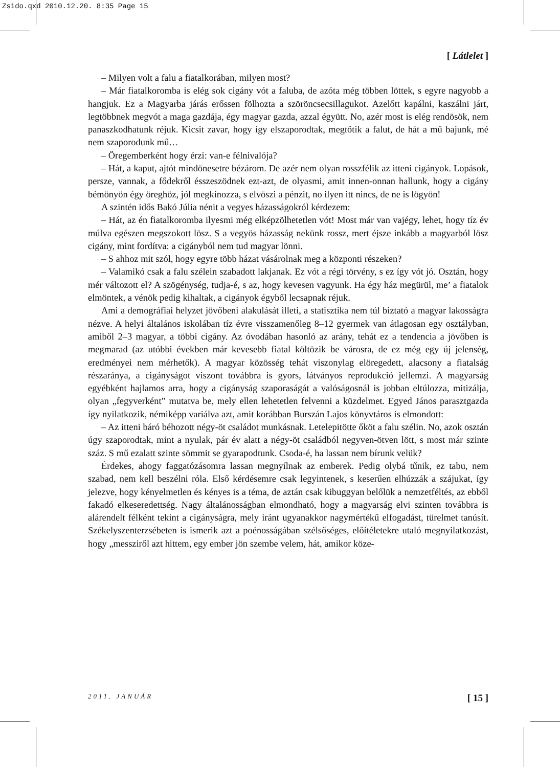Zsido.qxd 2010.12.20. 8:35 Page 15
[ Látlelet ]
– Milyen volt a falu a fiatalkorában, milyen most?
– Már fiatalkoromba is elég sok cigány vót a faluba, de azóta még többen löttek, s egyre nagyobb a hangjuk. Ez a Magyarba járás erőssen fölhozta a szöröncsecsillagukot. Azelőtt kapálni, kaszálni járt, legtöbbnek megvót a maga gazdája, égy magyar gazda, azzal égyütt. No, azér most is elég rendösök, nem panaszkodhatunk réjuk. Kicsit zavar, hogy így elszaporodtak, megtőtik a falut, de hát a mű bajunk, mé nem szaporodunk mű…
– Öregemberként hogy érzi: van-e félnivalója?
– Hát, a kaput, ajtót mindönesetre bézárom. De azér nem olyan rosszfélik az itteni cigányok. Lopások, persze, vannak, a fődekről ésszeszödnek ezt-azt, de olyasmi, amit innen-onnan hallunk, hogy a cigány bémönyön égy öreghöz, jól megkínozza, s elvöszi a pénzit, no ilyen itt nincs, de ne is lögyön!
A szintén idős Bakó Júlia nénit a vegyes házasságokról kérdezem:
– Hát, az én fiatalkoromba ilyesmi még elképzölhetetlen vót! Most már van vajégy, lehet, hogy tíz év múlva egészen megszokott lösz. S a vegyös házasság nekünk rossz, mert éjsze inkább a magyarból lösz cigány, mint fordítva: a cigányból nem tud magyar lönni.
– S ahhoz mit szól, hogy egyre több házat vásárolnak meg a központi részeken?
– Valamikó csak a falu szélein szabadott lakjanak. Ez vót a régi törvény, s ez így vót jó. Osztán, hogy mér változott el? A szögénység, tudja-é, s az, hogy kevesen vagyunk. Ha égy ház megürül, me’ a fiatalok elmöntek, a vénök pedig kihaltak, a cigányok égyből lecsapnak réjuk.
Ami a demográfiai helyzet jövőbeni alakulását illeti, a statisztika nem túl biztató a magyar lakosságra nézve. A helyi általános iskolában tíz évre visszamenőleg 8–12 gyermek van átlagosan egy osztályban, amiből 2–3 magyar, a többi cigány. Az óvodában hasonló az arány, tehát ez a tendencia a jövőben is megmarad (az utóbbi években már kevesebb fiatal költözik be városra, de ez még egy új jelenség, eredményei nem mérhetők). A magyar közösség tehát viszonylag elöregedett, alacsony a fiatalság részaránya, a cigányságot viszont továbbra is gyors, látványos reprodukció jellemzi. A magyarság egyébként hajlamos arra, hogy a cigányság szaporaságát a valóságosnál is jobban eltúlozza, mitizálja, olyan „fegyverként” mutatva be, mely ellen lehetetlen felvenni a küzdelmet. Egyed János parasztgazda így nyilatkozik, némiképp variálva azt, amit korábban Burszán Lajos könyvtáros is elmondott:
– Az itteni báró béhozott négy-öt családot munkásnak. Letelepitötte őköt a falu szélin. No, azok osztán úgy szaporodtak, mint a nyulak, pár év alatt a négy-öt családból negyven-ötven lött, s most már szinte száz. S mű ezalatt szinte sömmit se gyarapodtunk. Csoda-é, ha lassan nem bírunk velük?
Érdekes, ahogy faggatózásomra lassan megnyílnak az emberek. Pedig olybá tűnik, ez tabu, nem szabad, nem kell beszélni róla. Első kérdésemre csak legyintenek, s keserűen elhúzzák a szájukat, így jelezve, hogy kényelmetlen és kényes is a téma, de aztán csak kibuggyan belőlük a nemzetféltés, az ebből fakadó elkeseredettség. Nagy általánosságban elmondható, hogy a magyarság elvi szinten továbbra is alárendelt félként tekint a cigányságra, mely iránt ugyanakkor nagymértékű elfogadást, türelmet tanúsít. Székelyszenterzsébeten is ismerik azt a poénosságában szélsőséges, előítéletekre utaló megnyilatkozást, hogy „messziről azt hittem, egy ember jön szembe velem, hát, amikor köze-
2011. JANUÁR [ 15 ]